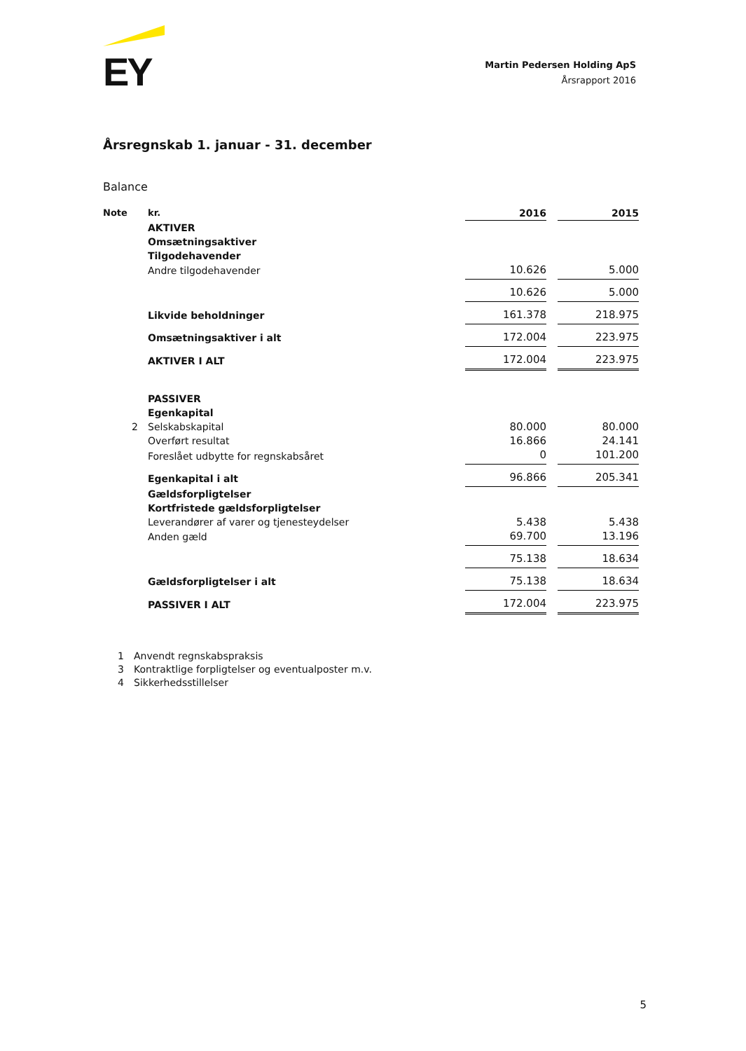EY
Martin Pedersen Holding ApS
Årsrapport 2016
Årsregnskab 1. januar - 31. december
Balance
| Note | kr. | 2016 | | 2015 |
| | AKTIVER | | | |
| | Omsætningsaktiver | | | |
| | Tilgodehavender | | | |
| | Andre tilgodehavender | 10.626 | | 5.000 |
| | | 10.626 | | 5.000 |
| | Likvide beholdninger | 161.378 | | 218.975 |
| | Omsætningsaktiver i alt | 172.004 | | 223.975 |
| | AKTIVER I ALT | 172.004 | | 223.975 |
| | PASSIVER | | | |
| | Egenkapital | | | |
| 2 | Selskabskapital | 80.000 | | 80.000 |
| | Overført resultat | 16.866 | | 24.141 |
| | Foreslået udbytte for regnskabsåret | 0 | | 101.200 |
| | Egenkapital i alt | 96.866 | | 205.341 |
| | Gældsforpligtelser | | | |
| | Kortfristede gældsforpligtelser | | | |
| | Leverandører af varer og tjenesteydelser | 5.438 | | 5.438 |
| | Anden gæld | 69.700 | | 13.196 |
| | | 75.138 | | 18.634 |
| | Gældsforpligtelser i alt | 75.138 | | 18.634 |
| | PASSIVER I ALT | 172.004 | | 223.975 |
1 Anvendt regnskabspraksis
3 Kontraktlige forpligtelser og eventualposter m.v.
4 Sikkerhedsstillelser
5